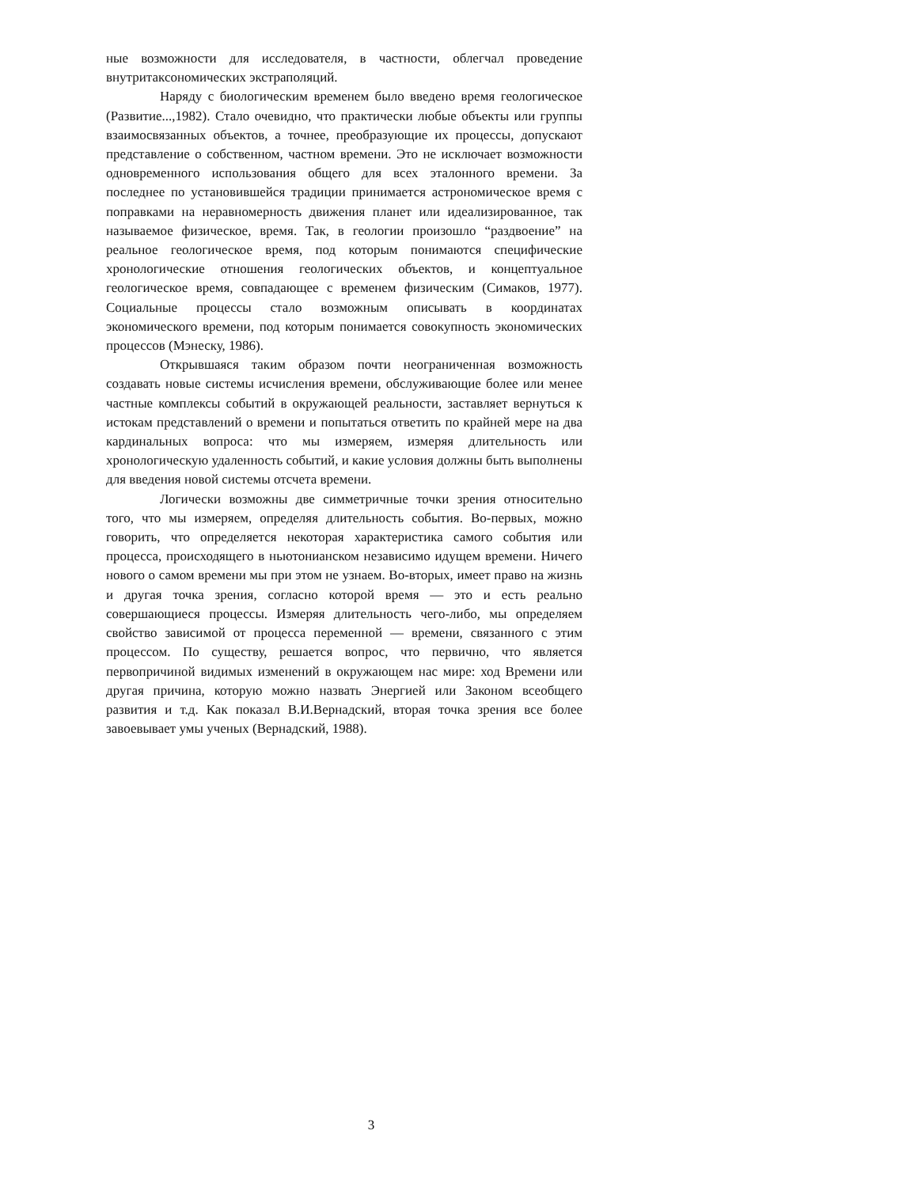ные возможности для исследователя, в частности, облегчал проведение внутритаксономических экстраполяций.
Наряду с биологическим временем было введено время геологическое (Развитие...,1982). Стало очевидно, что практически любые объекты или группы взаимосвязанных объектов, а точнее, преобразующие их процессы, допускают представление о собственном, частном времени. Это не исключает возможности одновременного использования общего для всех эталонного времени. За последнее по установившейся традиции принимается астрономическое время с поправками на неравномерность движения планет или идеализированное, так называемое физическое, время. Так, в геологии произошло “раздвоение” на реальное геологическое время, под которым понимаются специфические хронологические отношения геологических объектов, и концептуальное геологическое время, совпадающее с временем физическим (Симаков, 1977). Социальные процессы стало возможным описывать в координатах экономического времени, под которым понимается совокупность экономических процессов (Мэнеску, 1986).
Открывшаяся таким образом почти неограниченная возможность создавать новые системы исчисления времени, обслуживающие более или менее частные комплексы событий в окружающей реальности, заставляет вернуться к истокам представлений о времени и попытаться ответить по крайней мере на два кардинальных вопроса: что мы измеряем, измеряя длительность или хронологическую удаленность событий, и какие условия должны быть выполнены для введения новой системы отсчета времени.
Логически возможны две симметричные точки зрения относительно того, что мы измеряем, определяя длительность события. Во-первых, можно говорить, что определяется некоторая характеристика самого события или процесса, происходящего в ньютонианском независимо идущем времени. Ничего нового о самом времени мы при этом не узнаем. Во-вторых, имеет право на жизнь и другая точка зрения, согласно которой время — это и есть реально совершающиеся процессы. Измеряя длительность чего-либо, мы определяем свойство зависимой от процесса переменной — времени, связанного с этим процессом. По существу, решается вопрос, что первично, что является первопричиной видимых изменений в окружающем нас мире: ход Времени или другая причина, которую можно назвать Энергией или Законом всеобщего развития и т.д. Как показал В.И.Вернадский, вторая точка зрения все более завоевывает умы ученых (Вернадский, 1988).
3